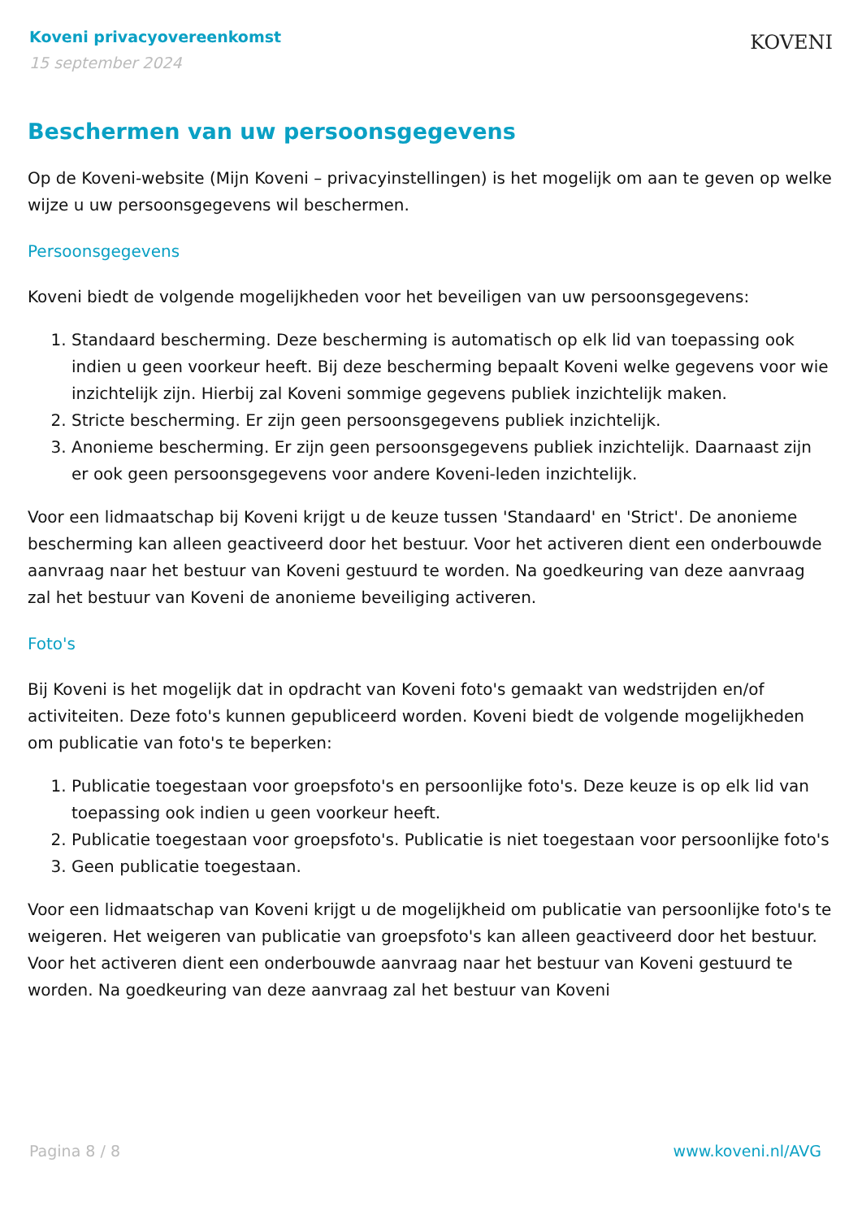Koveni privacyovereenkomst
15 september 2024
KOVENI
Beschermen van uw persoonsgegevens
Op de Koveni-website (Mijn Koveni – privacyinstellingen) is het mogelijk om aan te geven op welke wijze u uw persoonsgegevens wil beschermen.
Persoonsgegevens
Koveni biedt de volgende mogelijkheden voor het beveiligen van uw persoonsgegevens:
1. Standaard bescherming. Deze bescherming is automatisch op elk lid van toepassing ook indien u geen voorkeur heeft. Bij deze bescherming bepaalt Koveni welke gegevens voor wie inzichtelijk zijn. Hierbij zal Koveni sommige gegevens publiek inzichtelijk maken.
2. Stricte bescherming. Er zijn geen persoonsgegevens publiek inzichtelijk.
3. Anonieme bescherming. Er zijn geen persoonsgegevens publiek inzichtelijk. Daarnaast zijn er ook geen persoonsgegevens voor andere Koveni-leden inzichtelijk.
Voor een lidmaatschap bij Koveni krijgt u de keuze tussen 'Standaard' en 'Strict'. De anonieme bescherming kan alleen geactiveerd door het bestuur. Voor het activeren dient een onderbouwde aanvraag naar het bestuur van Koveni gestuurd te worden. Na goedkeuring van deze aanvraag zal het bestuur van Koveni de anonieme beveiliging activeren.
Foto's
Bij Koveni is het mogelijk dat in opdracht van Koveni foto's gemaakt van wedstrijden en/of activiteiten. Deze foto's kunnen gepubliceerd worden. Koveni biedt de volgende mogelijkheden om publicatie van foto's te beperken:
1. Publicatie toegestaan voor groepsfoto's en persoonlijke foto's. Deze keuze is op elk lid van toepassing ook indien u geen voorkeur heeft.
2. Publicatie toegestaan voor groepsfoto's. Publicatie is niet toegestaan voor persoonlijke foto's
3. Geen publicatie toegestaan.
Voor een lidmaatschap van Koveni krijgt u de mogelijkheid om publicatie van persoonlijke foto's te weigeren. Het weigeren van publicatie van groepsfoto's kan alleen geactiveerd door het bestuur. Voor het activeren dient een onderbouwde aanvraag naar het bestuur van Koveni gestuurd te worden. Na goedkeuring van deze aanvraag zal het bestuur van Koveni
Pagina 8 / 8 www.koveni.nl/AVG